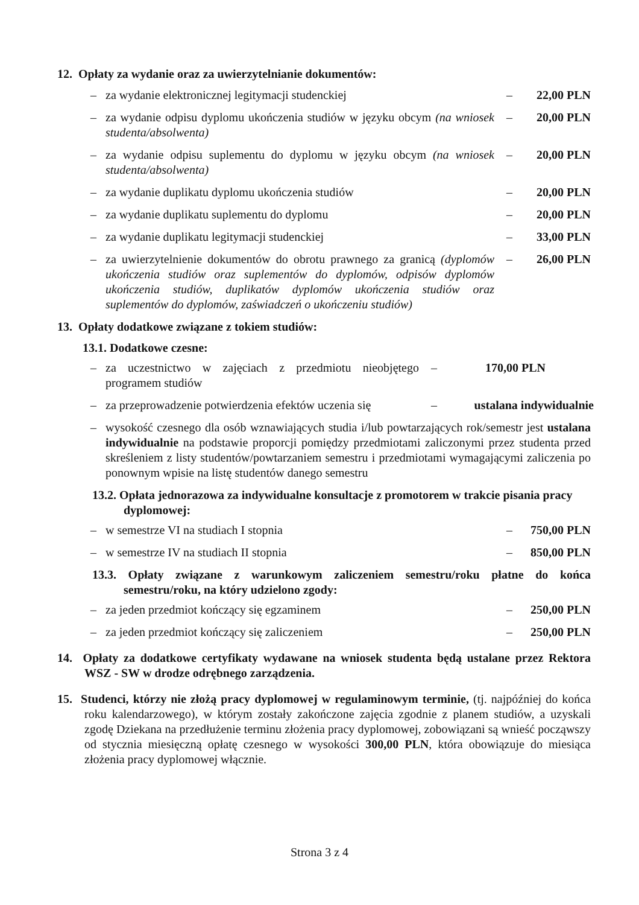12. Opłaty za wydanie oraz za uwierzytelnianie dokumentów:
– za wydanie elektronicznej legitymacji studenckiej – 22,00 PLN
– za wydanie odpisu dyplomu ukończenia studiów w języku obcym (na wniosek studenta/absolwenta) – 20,00 PLN
– za wydanie odpisu suplementu do dyplomu w języku obcym (na wniosek studenta/absolwenta) – 20,00 PLN
– za wydanie duplikatu dyplomu ukończenia studiów – 20,00 PLN
– za wydanie duplikatu suplementu do dyplomu – 20,00 PLN
– za wydanie duplikatu legitymacji studenckiej – 33,00 PLN
– za uwierzytelnienie dokumentów do obrotu prawnego za granicą (dyplomów ukończenia studiów oraz suplementów do dyplomów, odpisów dyplomów ukończenia studiów, duplikatów dyplomów ukończenia studiów oraz suplementów do dyplomów, zaświadczeń o ukończeniu studiów) – 26,00 PLN
13. Opłaty dodatkowe związane z tokiem studiów:
13.1. Dodatkowe czesne:
– za uczestnictwo w zajęciach z przedmiotu nieobjętego programem studiów – 170,00 PLN
– za przeprowadzenie potwierdzenia efektów uczenia się – ustalana indywidualnie
– wysokość czesnego dla osób wznawiających studia i/lub powtarzających rok/semestr jest ustalana indywidualnie na podstawie proporcji pomiędzy przedmiotami zaliczonymi przez studenta przed skreśleniem z listy studentów/powtarzaniem semestru i przedmiotami wymagającymi zaliczenia po ponownym wpisie na listę studentów danego semestru
13.2. Opłata jednorazowa za indywidualne konsultacje z promotorem w trakcie pisania pracy dyplomowej:
– w semestrze VI na studiach I stopnia – 750,00 PLN
– w semestrze IV na studiach II stopnia – 850,00 PLN
13.3. Opłaty związane z warunkowym zaliczeniem semestru/roku płatne do końca semestru/roku, na który udzielono zgody:
– za jeden przedmiot kończący się egzaminem – 250,00 PLN
– za jeden przedmiot kończący się zaliczeniem – 250,00 PLN
14. Opłaty za dodatkowe certyfikaty wydawane na wniosek studenta będą ustalane przez Rektora WSZ - SW w drodze odrębnego zarządzenia.
15. Studenci, którzy nie złożą pracy dyplomowej w regulaminowym terminie, (tj. najpóźniej do końca roku kalendarzowego), w którym zostały zakończone zajęcia zgodnie z planem studiów, a uzyskali zgodę Dziekana na przedłużenie terminu złożenia pracy dyplomowej, zobowiązani są wnieść począwszy od stycznia miesięczną opłatę czesnego w wysokości 300,00 PLN, która obowiązuje do miesiąca złożenia pracy dyplomowej włącznie.
Strona 3 z 4